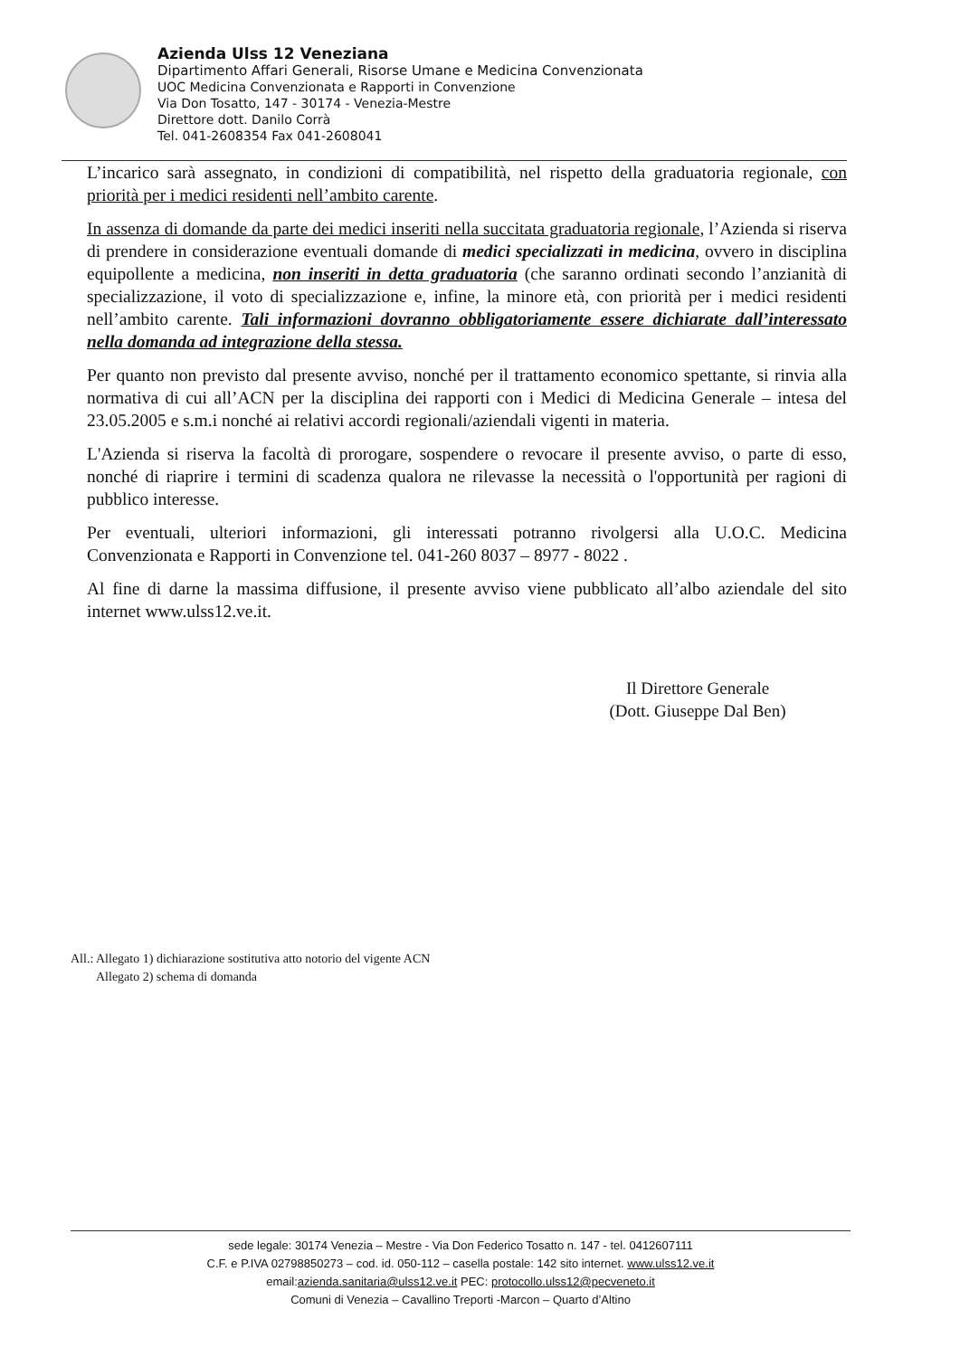Azienda Ulss 12 Veneziana
Dipartimento Affari Generali, Risorse Umane e Medicina Convenzionata
UOC Medicina Convenzionata e Rapporti in Convenzione
Via Don Tosatto, 147 - 30174 - Venezia-Mestre
Direttore dott. Danilo Corrà
Tel. 041-2608354 Fax 041-2608041
L’incarico sarà assegnato, in condizioni di compatibilità, nel rispetto della graduatoria regionale, con priorità per i medici residenti nell’ambito carente.
In assenza di domande da parte dei medici inseriti nella succitata graduatoria regionale, l’Azienda si riserva di prendere in considerazione eventuali domande di medici specializzati in medicina, ovvero in disciplina equipollente a medicina, non inseriti in detta graduatoria (che saranno ordinati secondo l’anzianità di specializzazione, il voto di specializzazione e, infine, la minore età, con priorità per i medici residenti nell’ambito carente. Tali informazioni dovranno obbligatoriamente essere dichiarate dall’interessato nella domanda ad integrazione della stessa.
Per quanto non previsto dal presente avviso, nonché per il trattamento economico spettante, si rinvia alla normativa di cui all’ACN per la disciplina dei rapporti con i Medici di Medicina Generale – intesa del 23.05.2005 e s.m.i nonché ai relativi accordi regionali/aziendali vigenti in materia.
L'Azienda si riserva la facoltà di prorogare, sospendere o revocare il presente avviso, o parte di esso, nonché di riaprire i termini di scadenza qualora ne rilevasse la necessità o l'opportunità per ragioni di pubblico interesse.
Per eventuali, ulteriori informazioni, gli interessati potranno rivolgersi alla U.O.C. Medicina Convenzionata e Rapporti in Convenzione tel. 041-260 8037 – 8977 - 8022 .
Al fine di darne la massima diffusione, il presente avviso viene pubblicato all’albo aziendale del sito internet www.ulss12.ve.it.
Il Direttore Generale
(Dott. Giuseppe Dal Ben)
All.: Allegato 1) dichiarazione sostitutiva atto notorio del vigente ACN
Allegato 2) schema di domanda
sede legale: 30174 Venezia – Mestre - Via Don Federico Tosatto n. 147 - tel. 0412607111
C.F. e P.IVA 02798850273 – cod. id. 050-112 – casella postale: 142 sito internet. www.ulss12.ve.it
email:azienda.sanitaria@ulss12.ve.it PEC: protocollo.ulss12@pecveneto.it
Comuni di Venezia – Cavallino Treporti -Marcon – Quarto d’Altino